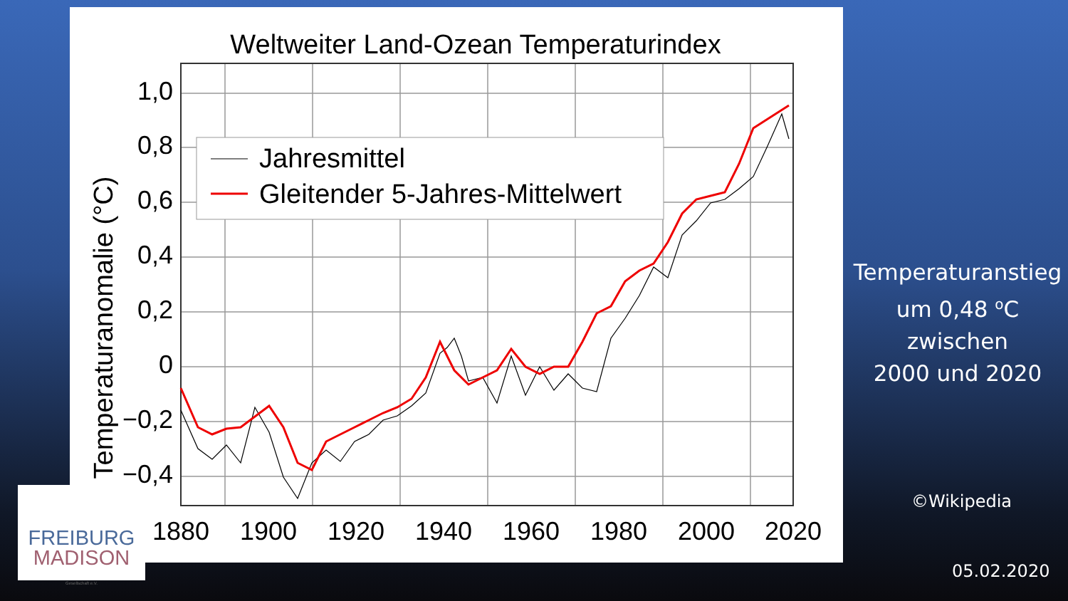Weltweiter Land-Ozean Temperaturindex
1,0
0,8
0,6
0,4
0,2
0
−0,2
−0,4
Temperaturanomalie (°C)
1880
1900
1920
1940
1960
1980
2000
2020
Jahresmittel
Gleitender 5-Jahres-Mittelwert
Temperaturanstieg
um 0,48 <sup>o</sup>C
zwischen
2000 und 2020
©Wikipedia
05.02.2020
FREIBURG
MADISON
Gesellschaft e.V.